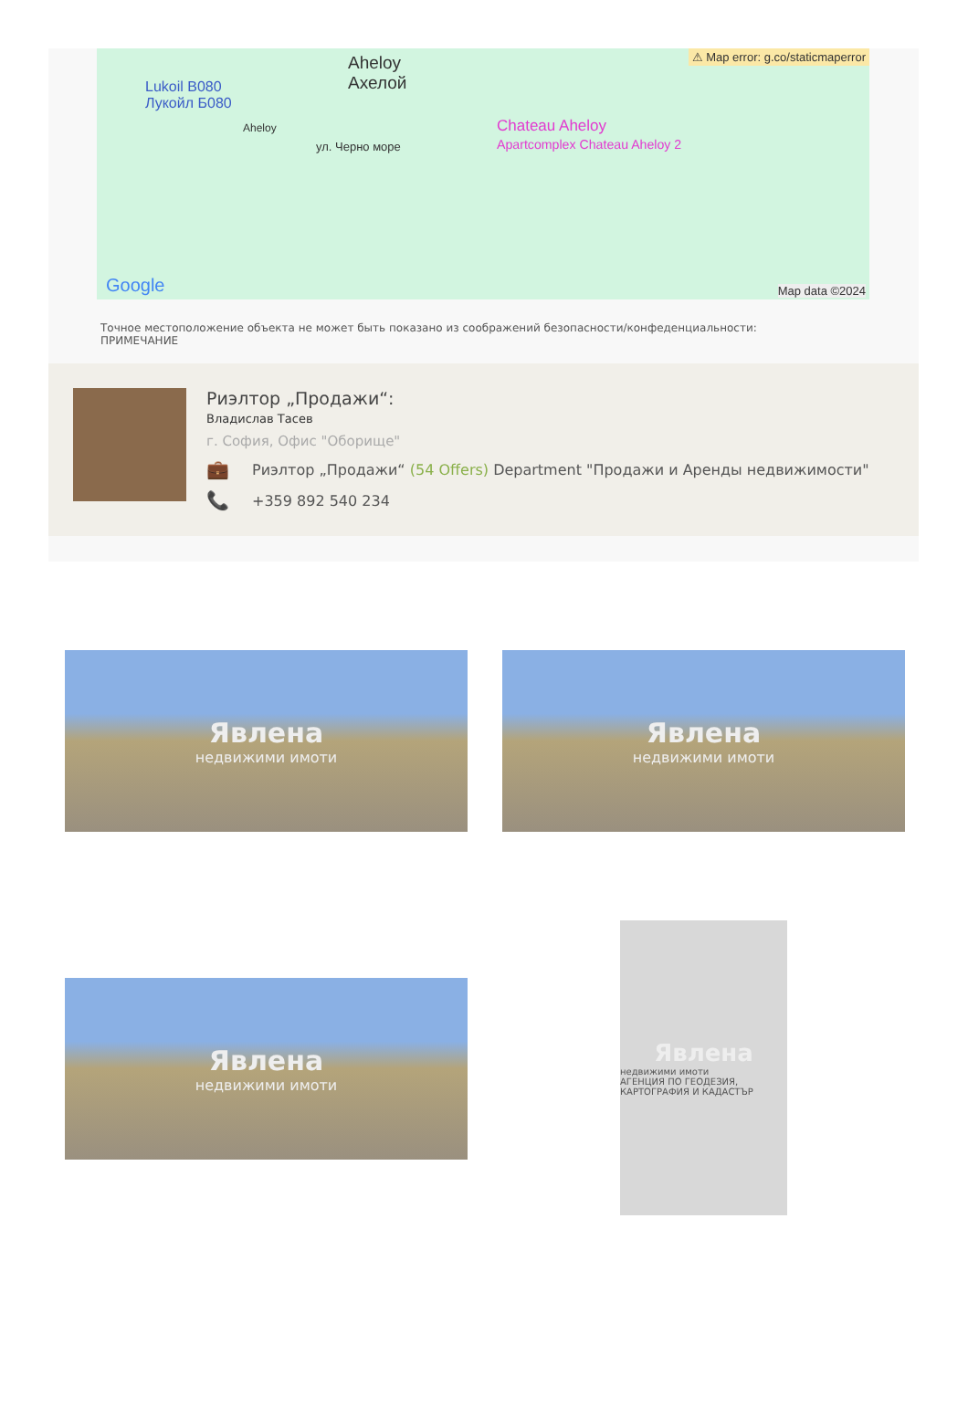Aheloy
Ахелой Lukoil B080
Лукойл Б080
ул. Черно море
Aheloy Chateau Aheloy
Apartcomplex Chateau Aheloy 2
⚠ Map error: g.co/staticmaperror
Google Map data ©2024
Точное местоположение объекта не может быть показано из соображений безопасности/конфеденциальности:
ПРИМЕЧАНИЕ
Риэлтор „Продажи“:
Владислав Тасев
г. София, Офис "Оборище"
💼 Риэлтор „Продажи“ (54 Offers) Department "Продажи и Аренды недвижимости"
📞 +359 892 540 234
Явлена
недвижими имоти
Явлена
недвижими имоти
Явлена
недвижими имоти
Явлена
недвижими имоти
АГЕНЦИЯ ПО ГЕОДЕЗИЯ, КАРТОГРАФИЯ И КАДАСТЪР